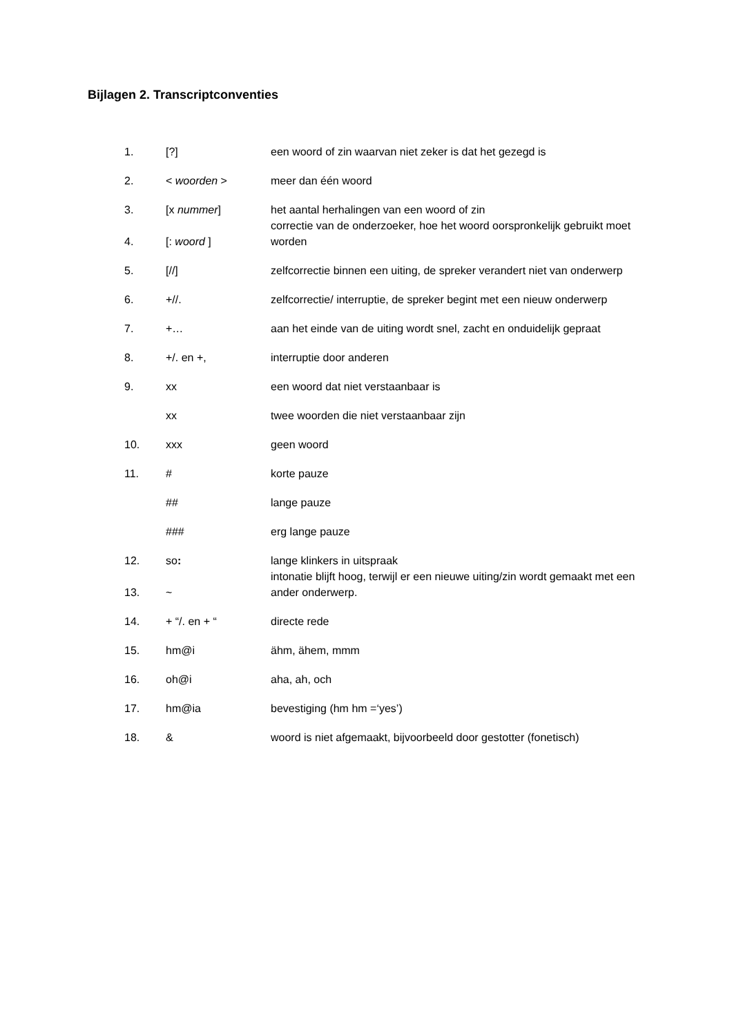Bijlagen 2. Transcriptconventies
| 1. | [?] | een woord of zin waarvan niet zeker is dat het gezegd is |
| 2. | < woorden > | meer dan één woord |
| 3. | [x nummer ] | het aantal herhalingen van een woord of zin |
| 4. | [: woord ] | correctie van de onderzoeker, hoe het woord oorspronkelijk gebruikt moet worden |
| 5. | [//] | zelfcorrectie binnen een uiting, de spreker verandert niet van onderwerp |
| 6. | +//. | zelfcorrectie/ interruptie, de spreker begint met een nieuw onderwerp |
| 7. | +… | aan het einde van de uiting wordt snel, zacht en onduidelijk gepraat |
| 8. | +/. en +, | interruptie door anderen |
| 9. | xx | een woord dat niet verstaanbaar is |
| | xx | twee woorden die niet verstaanbaar zijn |
| 10. | xxx | geen woord |
| 11. | # | korte pauze |
| | ## | lange pauze |
| | ### | erg lange pauze |
| 12. | so : | lange klinkers in uitspraak |
| 13. | ~ | intonatie blijft hoog, terwijl er een nieuwe uiting/zin wordt gemaakt met een ander onderwerp. |
| 14. | + “/. en + “ | directe rede |
| 15. | hm@i | ähm, ähem, mmm |
| 16. | oh@i | aha, ah, och |
| 17. | hm@ia | bevestiging (hm hm =‘yes’) |
| 18. | & | woord is niet afgemaakt, bijvoorbeeld door gestotter (fonetisch) |